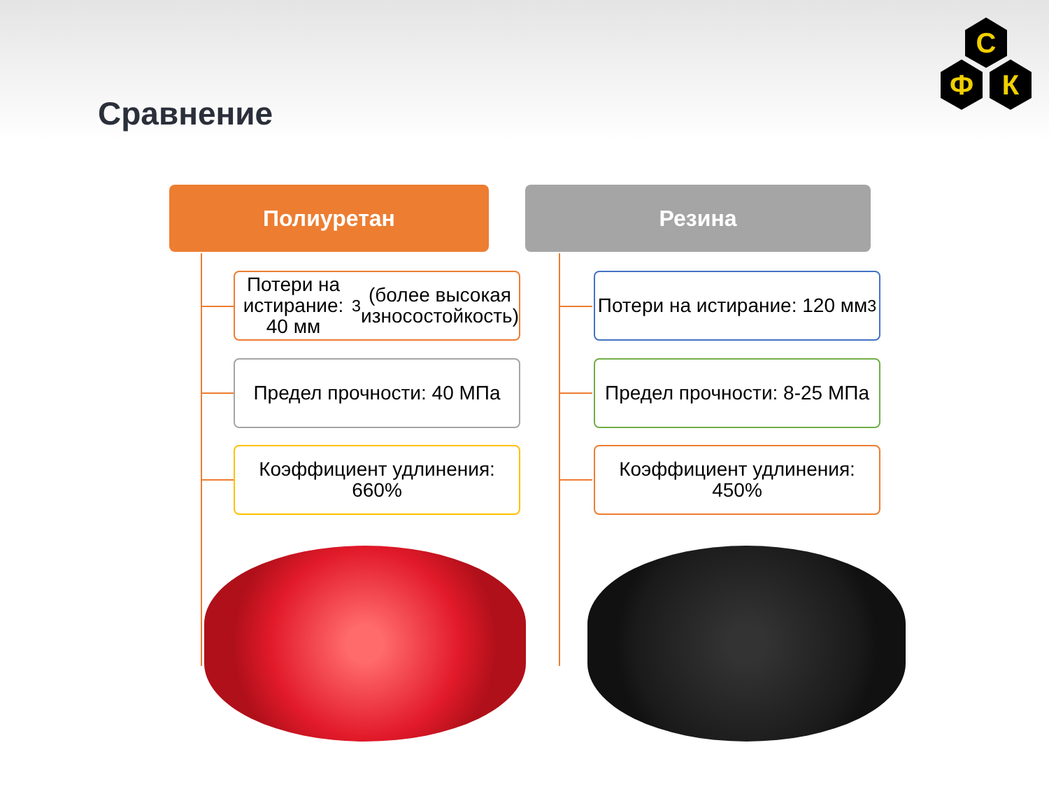Сравнение
С
Ф
К
Полиуретан
Потери на истирание: 40 мм<sup>3</sup> (более высокая износостойкость)
Предел прочности: 40 МПа
Коэффициент удлинения: 660%
Резина
Потери на истирание: 120 мм<sup>3</sup>
Предел прочности: 8-25 МПа
Коэффициент удлинения: 450%